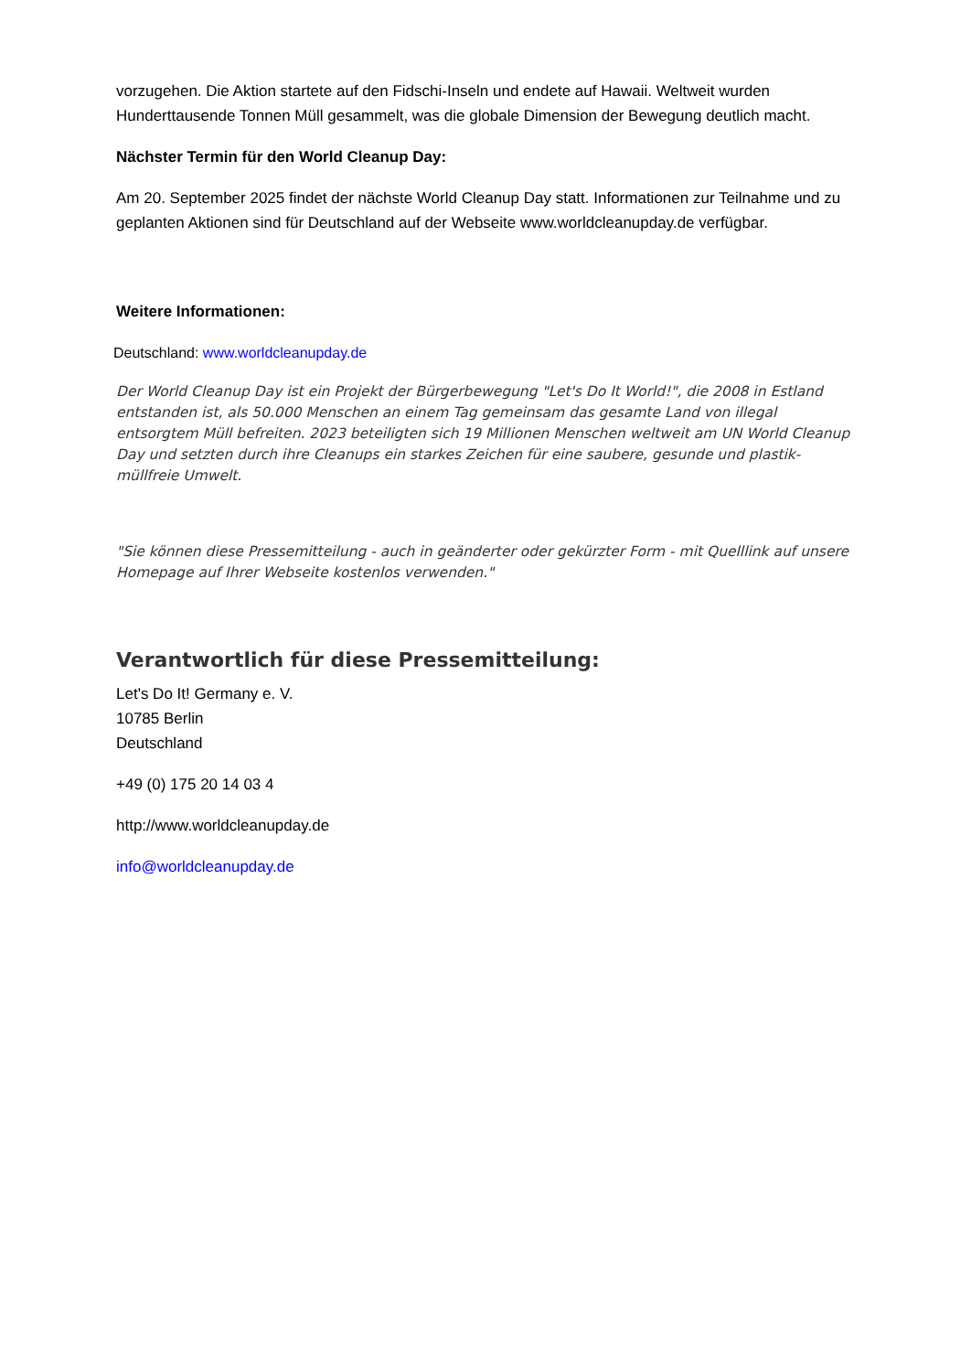vorzugehen. Die Aktion startete auf den Fidschi-Inseln und endete auf Hawaii. Weltweit wurden Hunderttausende Tonnen Müll gesammelt, was die globale Dimension der Bewegung deutlich macht.
Nächster Termin für den World Cleanup Day:
Am 20. September 2025 findet der nächste World Cleanup Day statt. Informationen zur Teilnahme und zu geplanten Aktionen sind für Deutschland auf der Webseite www.worldcleanupday.de verfügbar.
Weitere Informationen:
Deutschland: www.worldcleanupday.de
Der World Cleanup Day ist ein Projekt der Bürgerbewegung "Let's Do It World!", die 2008 in Estland entstanden ist, als 50.000 Menschen an einem Tag gemeinsam das gesamte Land von illegal entsorgtem Müll befreiten. 2023 beteiligten sich 19 Millionen Menschen weltweit am UN World Cleanup Day und setzten durch ihre Cleanups ein starkes Zeichen für eine saubere, gesunde und plastik-müllfreie Umwelt.
"Sie können diese Pressemitteilung - auch in geänderter oder gekürzter Form - mit Quelllink auf unsere Homepage auf Ihrer Webseite kostenlos verwenden."
Verantwortlich für diese Pressemitteilung:
Let's Do It! Germany e. V.
10785 Berlin
Deutschland
+49 (0) 175 20 14 03 4
http://www.worldcleanupday.de
info@worldcleanupday.de